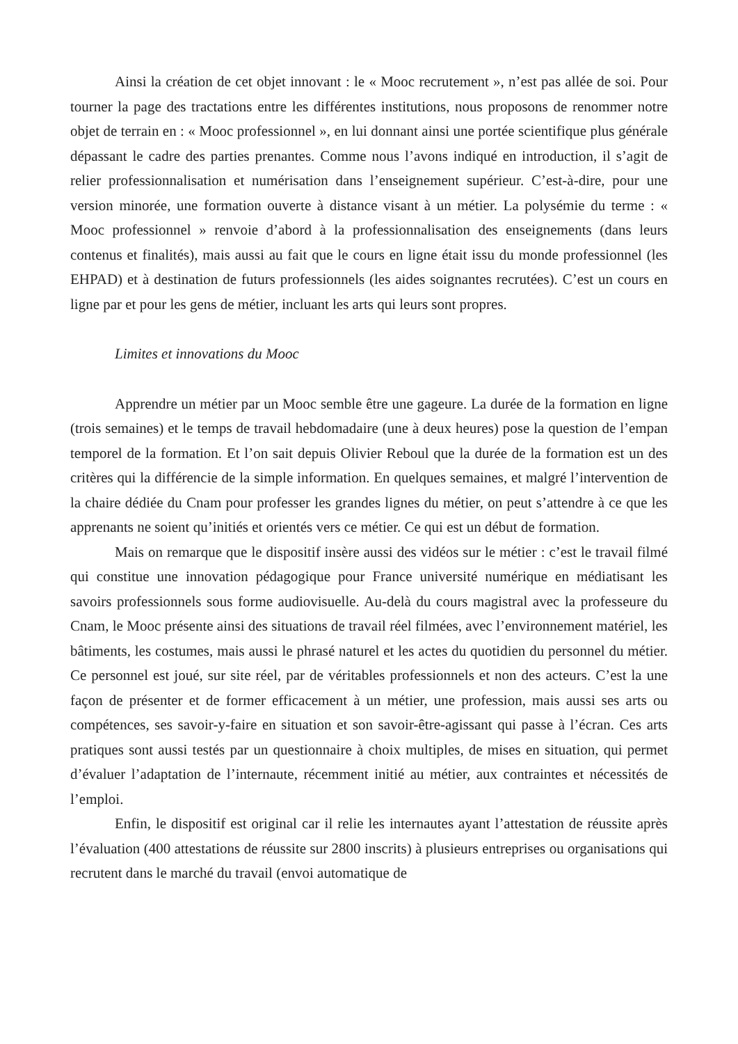Ainsi la création de cet objet innovant : le « Mooc recrutement », n’est pas allée de soi. Pour tourner la page des tractations entre les différentes institutions, nous proposons de renommer notre objet de terrain en : « Mooc professionnel », en lui donnant ainsi une portée scientifique plus générale dépassant le cadre des parties prenantes. Comme nous l’avons indiqué en introduction, il s’agit de relier professionnalisation et numérisation dans l’enseignement supérieur. C’est-à-dire, pour une version minorée, une formation ouverte à distance visant à un métier. La polysémie du terme : « Mooc professionnel » renvoie d’abord à la professionnalisation des enseignements (dans leurs contenus et finalités), mais aussi au fait que le cours en ligne était issu du monde professionnel (les EHPAD) et à destination de futurs professionnels (les aides soignantes recrutées). C’est un cours en ligne par et pour les gens de métier, incluant les arts qui leurs sont propres.
Limites et innovations du Mooc
Apprendre un métier par un Mooc semble être une gageure. La durée de la formation en ligne (trois semaines) et le temps de travail hebdomadaire (une à deux heures) pose la question de l’empan temporel de la formation. Et l’on sait depuis Olivier Reboul que la durée de la formation est un des critères qui la différencie de la simple information. En quelques semaines, et malgré l’intervention de la chaire dédiée du Cnam pour professer les grandes lignes du métier, on peut s’attendre à ce que les apprenants ne soient qu’initiés et orientés vers ce métier. Ce qui est un début de formation.
Mais on remarque que le dispositif insère aussi des vidéos sur le métier : c’est le travail filmé qui constitue une innovation pédagogique pour France université numérique en médiatisant les savoirs professionnels sous forme audiovisuelle. Au-delà du cours magistral avec la professeure du Cnam, le Mooc présente ainsi des situations de travail réel filmées, avec l’environnement matériel, les bâtiments, les costumes, mais aussi le phrasé naturel et les actes du quotidien du personnel du métier. Ce personnel est joué, sur site réel, par de véritables professionnels et non des acteurs. C’est la une façon de présenter et de former efficacement à un métier, une profession, mais aussi ses arts ou compétences, ses savoir-y-faire en situation et son savoir-être-agissant qui passe à l’écran. Ces arts pratiques sont aussi testés par un questionnaire à choix multiples, de mises en situation, qui permet d’évaluer l’adaptation de l’internaute, récemment initié au métier, aux contraintes et nécessités de l’emploi.
Enfin, le dispositif est original car il relie les internautes ayant l’attestation de réussite après l’évaluation (400 attestations de réussite sur 2800 inscrits) à plusieurs entreprises ou organisations qui recrutent dans le marché du travail (envoi automatique de